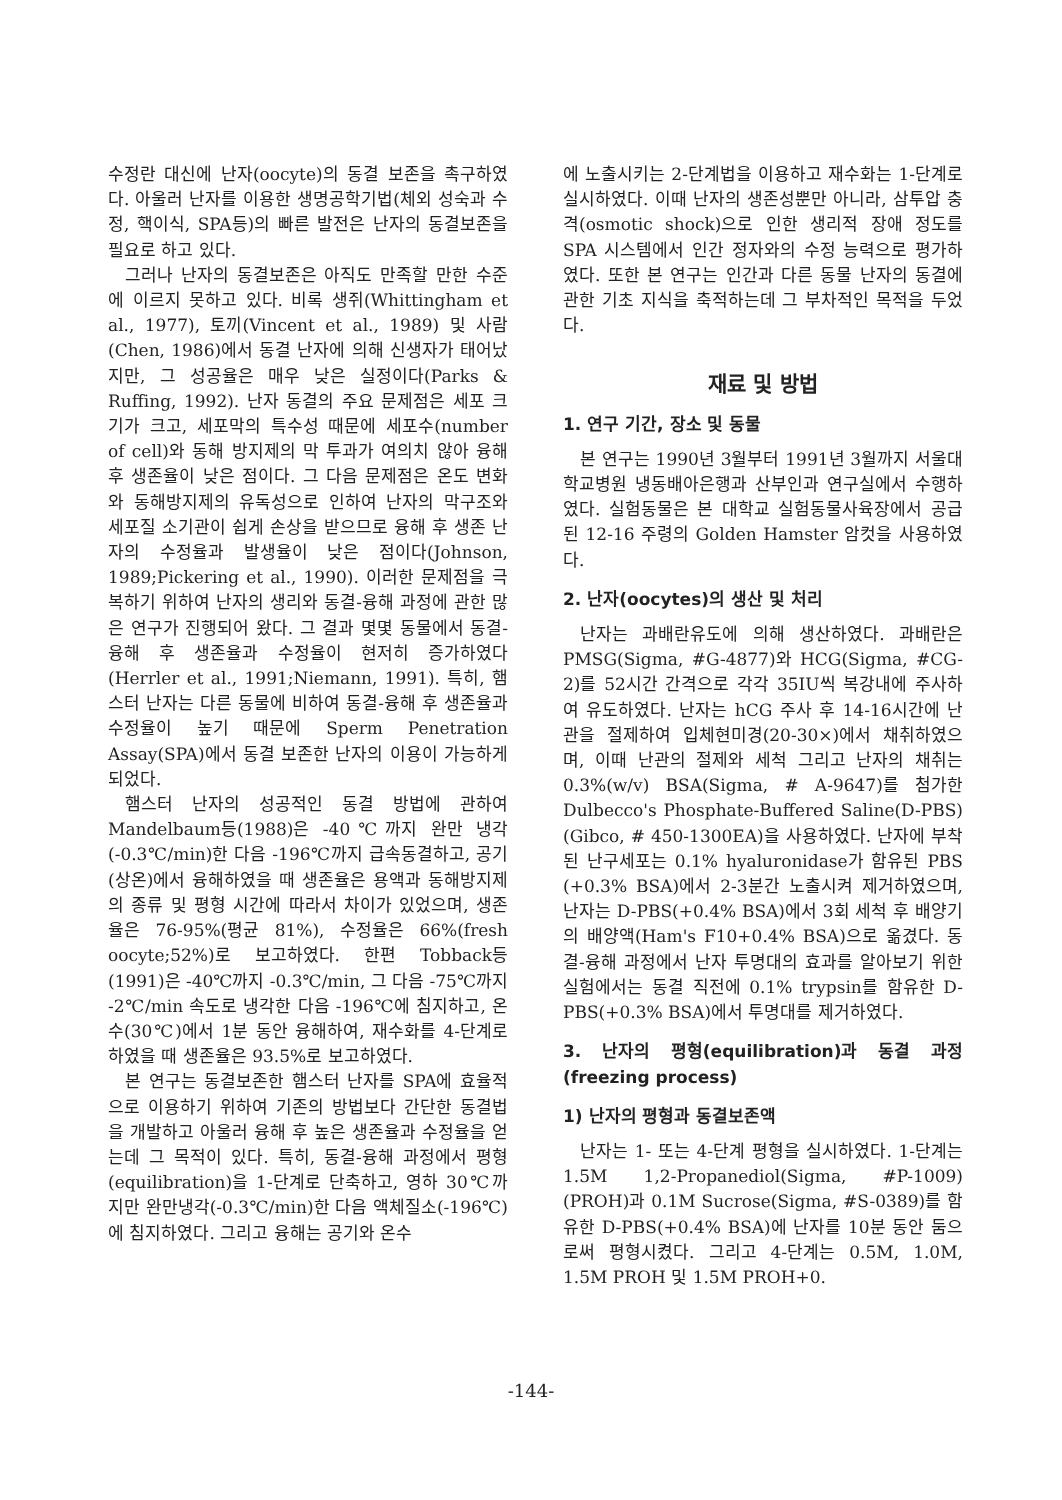수정란 대신에 난자(oocyte)의 동결 보존을 촉구하였다. 아울러 난자를 이용한 생명공학기법(체외 성숙과 수정, 핵이식, SPA등)의 빠른 발전은 난자의 동결보존을 필요로 하고 있다.
그러나 난자의 동결보존은 아직도 만족할 만한 수준에 이르지 못하고 있다. 비록 생쥐(Whittingham et al., 1977), 토끼(Vincent et al., 1989) 및 사람(Chen, 1986)에서 동결 난자에 의해 신생자가 태어났지만, 그 성공율은 매우 낮은 실정이다(Parks & Ruffing, 1992). 난자 동결의 주요 문제점은 세포 크기가 크고, 세포막의 특수성 때문에 세포수(number of cell)와 동해 방지제의 막 투과가 여의치 않아 융해 후 생존율이 낮은 점이다. 그 다음 문제점은 온도 변화와 동해방지제의 유독성으로 인하여 난자의 막구조와 세포질 소기관이 쉽게 손상을 받으므로 융해 후 생존 난자의 수정율과 발생율이 낮은 점이다(Johnson, 1989;Pickering et al., 1990). 이러한 문제점을 극복하기 위하여 난자의 생리와 동결-융해 과정에 관한 많은 연구가 진행되어 왔다. 그 결과 몇몇 동물에서 동결-융해 후 생존율과 수정율이 현저히 증가하였다(Herrler et al., 1991;Niemann, 1991). 특히, 햄스터 난자는 다른 동물에 비하여 동결-융해 후 생존율과 수정율이 높기 때문에 Sperm Penetration Assay(SPA)에서 동결 보존한 난자의 이용이 가능하게 되었다.
햄스터 난자의 성공적인 동결 방법에 관하여 Mandelbaum등(1988)은 -40℃까지 완만 냉각(-0.3℃/min)한 다음 -196℃까지 급속동결하고, 공기(상온)에서 융해하였을 때 생존율은 용액과 동해방지제의 종류 및 평형 시간에 따라서 차이가 있었으며, 생존율은 76-95%(평균 81%), 수정율은 66%(fresh oocyte;52%)로 보고하였다. 한편 Tobback등(1991)은 -40℃까지 -0.3℃/min, 그 다음 -75℃까지 -2℃/min 속도로 냉각한 다음 -196℃에 침지하고, 온수(30℃)에서 1분 동안 융해하여, 재수화를 4-단계로 하였을 때 생존율은 93.5%로 보고하였다.
본 연구는 동결보존한 햄스터 난자를 SPA에 효율적으로 이용하기 위하여 기존의 방법보다 간단한 동결법을 개발하고 아울러 융해 후 높은 생존율과 수정율을 얻는데 그 목적이 있다. 특히, 동결-융해 과정에서 평형(equilibration)을 1-단계로 단축하고, 영하 30℃까지만 완만냉각(-0.3℃/min)한 다음 액체질소(-196℃)에 침지하였다. 그리고 융해는 공기와 온수
에 노출시키는 2-단계법을 이용하고 재수화는 1-단계로 실시하였다. 이때 난자의 생존성뿐만 아니라, 삼투압 충격(osmotic shock)으로 인한 생리적 장애 정도를 SPA 시스템에서 인간 정자와의 수정 능력으로 평가하였다. 또한 본 연구는 인간과 다른 동물 난자의 동결에 관한 기초 지식을 축적하는데 그 부차적인 목적을 두었다.
재료 및 방법
1. 연구 기간, 장소 및 동물
본 연구는 1990년 3월부터 1991년 3월까지 서울대학교병원 냉동배아은행과 산부인과 연구실에서 수행하였다. 실험동물은 본 대학교 실험동물사육장에서 공급된 12-16 주령의 Golden Hamster 암컷을 사용하였다.
2. 난자(oocytes)의 생산 및 처리
난자는 과배란유도에 의해 생산하였다. 과배란은 PMSG(Sigma, #G-4877)와 HCG(Sigma, #CG-2)를 52시간 간격으로 각각 35IU씩 복강내에 주사하여 유도하였다. 난자는 hCG 주사 후 14-16시간에 난관을 절제하여 입체현미경(20-30×)에서 채취하였으며, 이때 난관의 절제와 세척 그리고 난자의 채취는 0.3%(w/v) BSA(Sigma, # A-9647)를 첨가한 Dulbecco's Phosphate-Buffered Saline(D-PBS)(Gibco, # 450-1300EA)을 사용하였다. 난자에 부착된 난구세포는 0.1% hyaluronidase가 함유된 PBS (+0.3% BSA)에서 2-3분간 노출시켜 제거하였으며, 난자는 D-PBS(+0.4% BSA)에서 3회 세척 후 배양기의 배양액(Ham's F10+0.4% BSA)으로 옮겼다. 동결-융해 과정에서 난자 투명대의 효과를 알아보기 위한 실험에서는 동결 직전에 0.1% trypsin를 함유한 D-PBS(+0.3% BSA)에서 투명대를 제거하였다.
3. 난자의 평형(equilibration)과 동결 과정 (freezing process)
1) 난자의 평형과 동결보존액
난자는 1- 또는 4-단계 평형을 실시하였다. 1-단계는 1.5M 1,2-Propanediol(Sigma, #P-1009)(PROH)과 0.1M Sucrose(Sigma, #S-0389)를 함유한 D-PBS(+0.4% BSA)에 난자를 10분 동안 둠으로써 평형시켰다. 그리고 4-단계는 0.5M, 1.0M, 1.5M PROH 및 1.5M PROH+0.
-144-